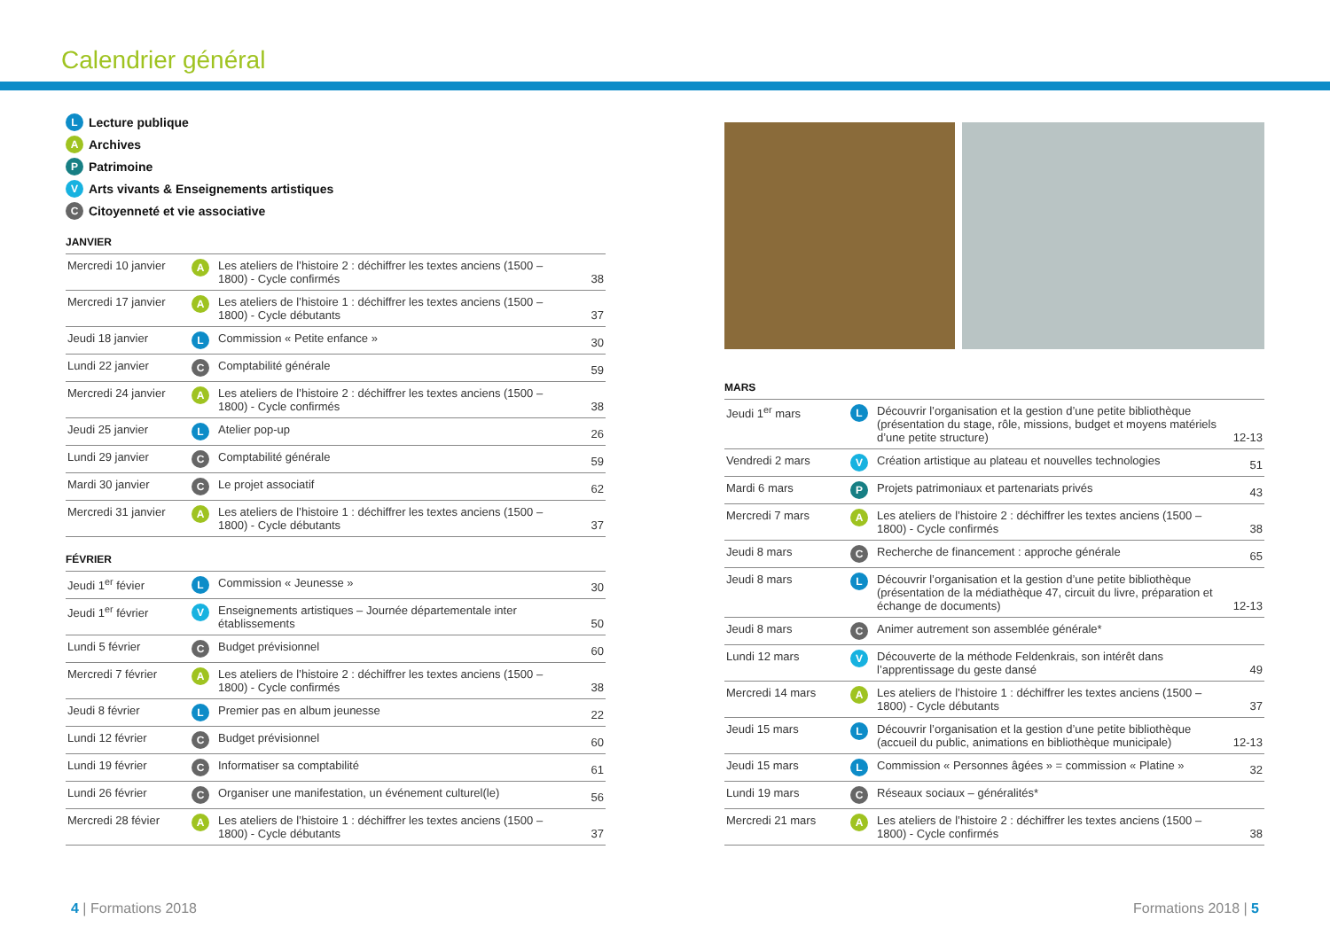Calendrier général
L Lecture publique
A Archives
P Patrimoine
V Arts vivants & Enseignements artistiques
C Citoyenneté et vie associative
JANVIER
| Mercredi 10 janvier | A | Les ateliers de l’histoire 2 : déchiffrer les textes anciens (1500 – 1800) - Cycle confirmés | 38 |
| Mercredi 17 janvier | A | Les ateliers de l’histoire 1 : déchiffrer les textes anciens (1500 – 1800) - Cycle débutants | 37 |
| Jeudi 18 janvier | L | Commission « Petite enfance » | 30 |
| Lundi 22 janvier | C | Comptabilité générale | 59 |
| Mercredi 24 janvier | A | Les ateliers de l’histoire 2 : déchiffrer les textes anciens (1500 – 1800) - Cycle confirmés | 38 |
| Jeudi 25 janvier | L | Atelier pop-up | 26 |
| Lundi 29 janvier | C | Comptabilité générale | 59 |
| Mardi 30 janvier | C | Le projet associatif | 62 |
| Mercredi 31 janvier | A | Les ateliers de l’histoire 1 : déchiffrer les textes anciens (1500 – 1800) - Cycle débutants | 37 |
FÉVRIER
| Jeudi 1<sup>er</sup> févier | L | Commission « Jeunesse » | 30 |
| Jeudi 1<sup>er</sup> février | V | Enseignements artistiques – Journée départementale inter établissements | 50 |
| Lundi 5 février | C | Budget prévisionnel | 60 |
| Mercredi 7 février | A | Les ateliers de l’histoire 2 : déchiffrer les textes anciens (1500 – 1800) - Cycle confirmés | 38 |
| Jeudi 8 février | L | Premier pas en album jeunesse | 22 |
| Lundi 12 février | C | Budget prévisionnel | 60 |
| Lundi 19 février | C | Informatiser sa comptabilité | 61 |
| Lundi 26 février | C | Organiser une manifestation, un événement culturel(le) | 56 |
| Mercredi 28 févier | A | Les ateliers de l’histoire 1 : déchiffrer les textes anciens (1500 – 1800) - Cycle débutants | 37 |
MARS
| Jeudi 1<sup>er</sup> mars | L | Découvrir l’organisation et la gestion d’une petite bibliothèque (présentation du stage, rôle, missions, budget et moyens matériels d’une petite structure) | 12-13 |
| Vendredi 2 mars | V | Création artistique au plateau et nouvelles technologies | 51 |
| Mardi 6 mars | P | Projets patrimoniaux et partenariats privés | 43 |
| Mercredi 7 mars | A | Les ateliers de l’histoire 2 : déchiffrer les textes anciens (1500 – 1800) - Cycle confirmés | 38 |
| Jeudi 8 mars | C | Recherche de financement : approche générale | 65 |
| Jeudi 8 mars | L | Découvrir l’organisation et la gestion d’une petite bibliothèque (présentation de la médiathèque 47, circuit du livre, préparation et échange de documents) | 12-13 |
| Jeudi 8 mars | C | Animer autrement son assemblée générale* | |
| Lundi 12 mars | V | Découverte de la méthode Feldenkrais, son intérêt dans l’apprentissage du geste dansé | 49 |
| Mercredi 14 mars | A | Les ateliers de l’histoire 1 : déchiffrer les textes anciens (1500 – 1800) - Cycle débutants | 37 |
| Jeudi 15 mars | L | Découvrir l’organisation et la gestion d’une petite bibliothèque (accueil du public, animations en bibliothèque municipale) | 12-13 |
| Jeudi 15 mars | L | Commission « Personnes âgées » = commission « Platine » | 32 |
| Lundi 19 mars | C | Réseaux sociaux – généralités* | |
| Mercredi 21 mars | A | Les ateliers de l’histoire 2 : déchiffrer les textes anciens (1500 – 1800) - Cycle confirmés | 38 |
4 | Formations 2018 Formations 2018 | 5